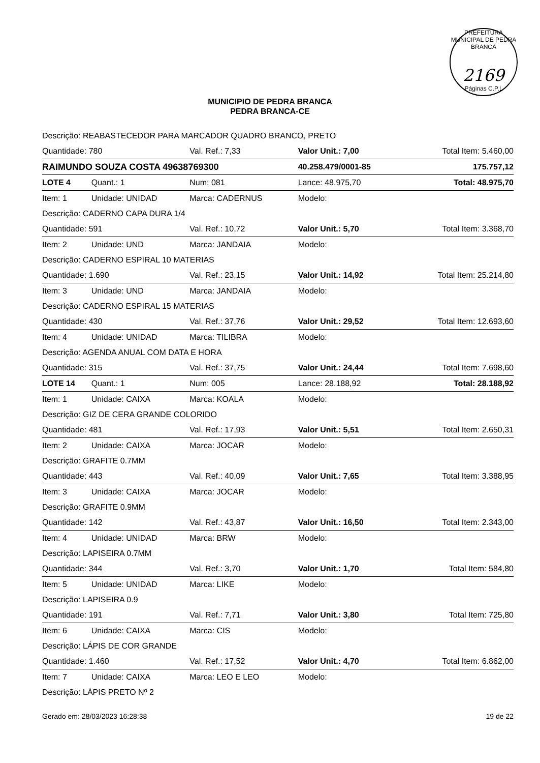PREFEITURA MUNICIPAL DE PEDRA BRANCA
2169
Páginas C.P.L
MUNICIPIO DE PEDRA BRANCA
PEDRA BRANCA-CE
| Descrição: REABASTECEDOR PARA MARCADOR QUADRO BRANCO, PRETO | | | | |
| Quantidade: 780 | | Val. Ref.: 7,33 | Valor Unit.: 7,00 | Total Item: 5.460,00 |
| RAIMUNDO SOUZA COSTA 49638769300 | | | 40.258.479/0001-85 | 175.757,12 |
| LOTE 4 | Quant.: 1 | Num: 081 | Lance: 48.975,70 | Total: 48.975,70 |
| Item: 1 | Unidade: UNIDAD | Marca: CADERNUS | Modelo: | |
| Descrição: CADERNO CAPA DURA 1/4 | | | | |
| Quantidade: 591 | | Val. Ref.: 10,72 | Valor Unit.: 5,70 | Total Item: 3.368,70 |
| Item: 2 | Unidade: UND | Marca: JANDAIA | Modelo: | |
| Descrição: CADERNO ESPIRAL 10 MATERIAS | | | | |
| Quantidade: 1.690 | | Val. Ref.: 23,15 | Valor Unit.: 14,92 | Total Item: 25.214,80 |
| Item: 3 | Unidade: UND | Marca: JANDAIA | Modelo: | |
| Descrição: CADERNO ESPIRAL 15 MATERIAS | | | | |
| Quantidade: 430 | | Val. Ref.: 37,76 | Valor Unit.: 29,52 | Total Item: 12.693,60 |
| Item: 4 | Unidade: UNIDAD | Marca: TILIBRA | Modelo: | |
| Descrição: AGENDA ANUAL COM DATA E HORA | | | | |
| Quantidade: 315 | | Val. Ref.: 37,75 | Valor Unit.: 24,44 | Total Item: 7.698,60 |
| LOTE 14 | Quant.: 1 | Num: 005 | Lance: 28.188,92 | Total: 28.188,92 |
| Item: 1 | Unidade: CAIXA | Marca: KOALA | Modelo: | |
| Descrição: GIZ DE CERA GRANDE COLORIDO | | | | |
| Quantidade: 481 | | Val. Ref.: 17,93 | Valor Unit.: 5,51 | Total Item: 2.650,31 |
| Item: 2 | Unidade: CAIXA | Marca: JOCAR | Modelo: | |
| Descrição: GRAFITE 0.7MM | | | | |
| Quantidade: 443 | | Val. Ref.: 40,09 | Valor Unit.: 7,65 | Total Item: 3.388,95 |
| Item: 3 | Unidade: CAIXA | Marca: JOCAR | Modelo: | |
| Descrição: GRAFITE 0.9MM | | | | |
| Quantidade: 142 | | Val. Ref.: 43,87 | Valor Unit.: 16,50 | Total Item: 2.343,00 |
| Item: 4 | Unidade: UNIDAD | Marca: BRW | Modelo: | |
| Descrição: LAPISEIRA 0.7MM | | | | |
| Quantidade: 344 | | Val. Ref.: 3,70 | Valor Unit.: 1,70 | Total Item: 584,80 |
| Item: 5 | Unidade: UNIDAD | Marca: LIKE | Modelo: | |
| Descrição: LAPISEIRA 0.9 | | | | |
| Quantidade: 191 | | Val. Ref.: 7,71 | Valor Unit.: 3,80 | Total Item: 725,80 |
| Item: 6 | Unidade: CAIXA | Marca: CIS | Modelo: | |
| Descrição: LÁPIS DE COR GRANDE | | | | |
| Quantidade: 1.460 | | Val. Ref.: 17,52 | Valor Unit.: 4,70 | Total Item: 6.862,00 |
| Item: 7 | Unidade: CAIXA | Marca: LEO E LEO | Modelo: | |
| Descrição: LÁPIS PRETO Nº 2 | | | | |
Gerado em: 28/03/2023 16:28:38 19 de 22